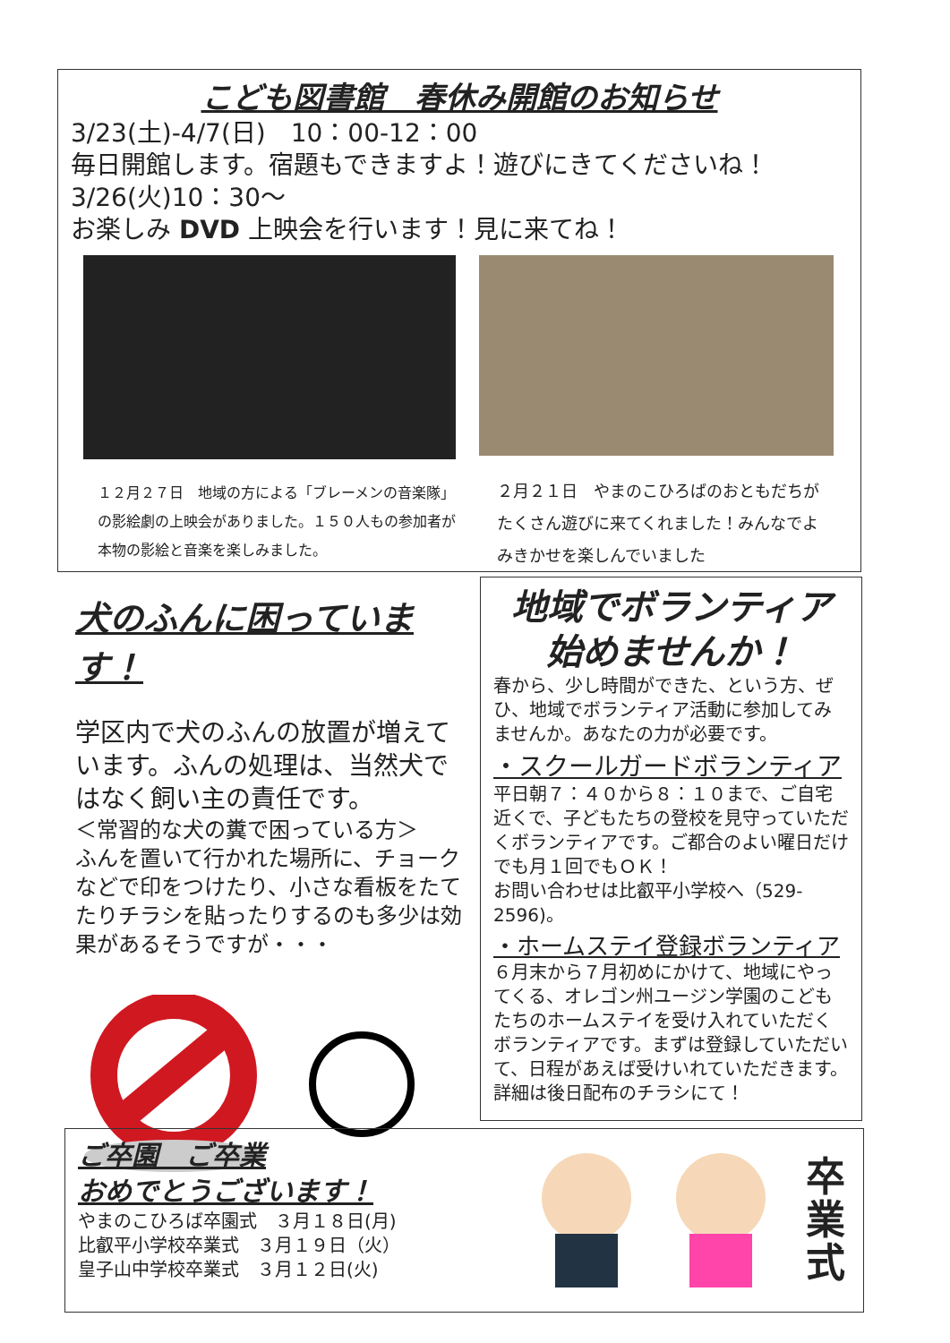こども図書館　春休み開館のお知らせ
3/23(土)-4/7(日)　10：00-12：00
毎日開館します。宿題もできますよ！遊びにきてくださいね！
3/26(火)10：30～
お楽しみ DVD 上映会を行います！見に来てね！
１２月２７日　地域の方による「ブレーメンの音楽隊」の影絵劇の上映会がありました。１５０人もの参加者が本物の影絵と音楽を楽しみました。
２月２１日　やまのこひろばのおともだちがたくさん遊びに来てくれました！みんなでよみきかせを楽しんでいました
犬のふんに困っています！
学区内で犬のふんの放置が増えています。ふんの処理は、当然犬ではなく飼い主の責任です。
＜常習的な犬の糞で困っている方＞
ふんを置いて行かれた場所に、チョークなどで印をつけたり、小さな看板をたてたりチラシを貼ったりするのも多少は効果があるそうですが・・・
地域でボランティア
始めませんか！
春から、少し時間ができた、という方、ぜひ、地域でボランティア活動に参加してみませんか。あなたの力が必要です。
・スクールガードボランティア
平日朝７：４０から８：１０まで、ご自宅近くで、子どもたちの登校を見守っていただくボランティアです。ご都合のよい曜日だけでも月１回でもＯＫ！
お問い合わせは比叡平小学校へ（529-2596)。
・ホームステイ登録ボランティア
６月末から７月初めにかけて、地域にやってくる、オレゴン州ユージン学園のこどもたちのホームステイを受け入れていただくボランティアです。まずは登録していただいて、日程があえば受けいれていただきます。詳細は後日配布のチラシにて！
ご卒園　ご卒業
おめでとうございます！
やまのこひろば卒園式　３月１８日(月)
比叡平小学校卒業式　３月１９日（火）
皇子山中学校卒業式　３月１２日(火)
卒
業
式